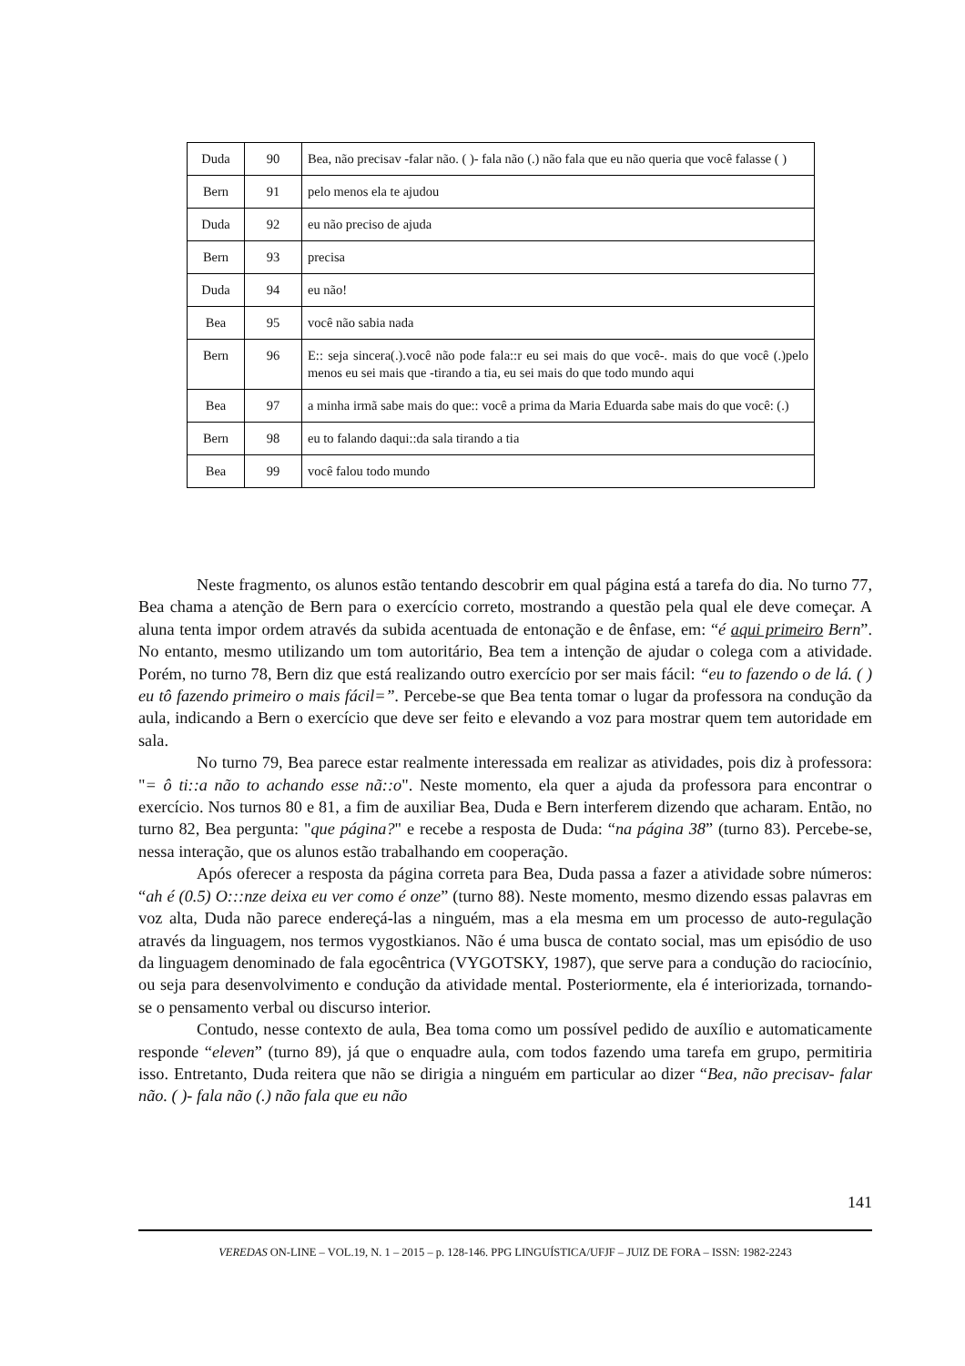| Duda | 90 | Bea, não precisav -falar não. ( )- fala não (.) não fala que eu não queria que você falasse ( ) |
| Bern | 91 | pelo menos ela te ajudou |
| Duda | 92 | eu não preciso de ajuda |
| Bern | 93 | precisa |
| Duda | 94 | eu não! |
| Bea | 95 | você não sabia nada |
| Bern | 96 | E:: seja sincera(.).você não pode fala::r eu sei mais do que você-. mais do que você (.)pelo menos eu sei mais que -tirando a tia, eu sei mais do que todo mundo aqui |
| Bea | 97 | a minha irmã sabe mais do que:: você a prima da Maria Eduarda sabe mais do que você: (.) |
| Bern | 98 | eu to falando daqui::da sala tirando a tia |
| Bea | 99 | você falou todo mundo |
Neste fragmento, os alunos estão tentando descobrir em qual página está a tarefa do dia. No turno 77, Bea chama a atenção de Bern para o exercício correto, mostrando a questão pela qual ele deve começar. A aluna tenta impor ordem através da subida acentuada de entonação e de ênfase, em: “é aqui primeiro Bern”. No entanto, mesmo utilizando um tom autoritário, Bea tem a intenção de ajudar o colega com a atividade. Porém, no turno 78, Bern diz que está realizando outro exercício por ser mais fácil: “eu to fazendo o de lá. ( ) eu tô fazendo primeiro o mais fácil=”. Percebe-se que Bea tenta tomar o lugar da professora na condução da aula, indicando a Bern o exercício que deve ser feito e elevando a voz para mostrar quem tem autoridade em sala.
No turno 79, Bea parece estar realmente interessada em realizar as atividades, pois diz à professora: "= ô ti::a não to achando esse nã::o". Neste momento, ela quer a ajuda da professora para encontrar o exercício. Nos turnos 80 e 81, a fim de auxiliar Bea, Duda e Bern interferem dizendo que acharam. Então, no turno 82, Bea pergunta: "que página?" e recebe a resposta de Duda: “na página 38” (turno 83). Percebe-se, nessa interação, que os alunos estão trabalhando em cooperação.
Após oferecer a resposta da página correta para Bea, Duda passa a fazer a atividade sobre números: “ah é (0.5) O:::nze deixa eu ver como é onze” (turno 88). Neste momento, mesmo dizendo essas palavras em voz alta, Duda não parece endereçá-las a ninguém, mas a ela mesma em um processo de auto-regulação através da linguagem, nos termos vygostkianos. Não é uma busca de contato social, mas um episódio de uso da linguagem denominado de fala egocêntrica (VYGOTSKY, 1987), que serve para a condução do raciocínio, ou seja para desenvolvimento e condução da atividade mental. Posteriormente, ela é interiorizada, tornando-se o pensamento verbal ou discurso interior.
Contudo, nesse contexto de aula, Bea toma como um possível pedido de auxílio e automaticamente responde “eleven” (turno 89), já que o enquadre aula, com todos fazendo uma tarefa em grupo, permitiria isso. Entretanto, Duda reitera que não se dirigia a ninguém em particular ao dizer “Bea, não precisav- falar não. ( )- fala não (.) não fala que eu não
141
VEREDAS ON-LINE – VOL.19, N. 1 – 2015 – p. 128-146. PPG LINGUÍSTICA/UFJF – JUIZ DE FORA – ISSN: 1982-2243